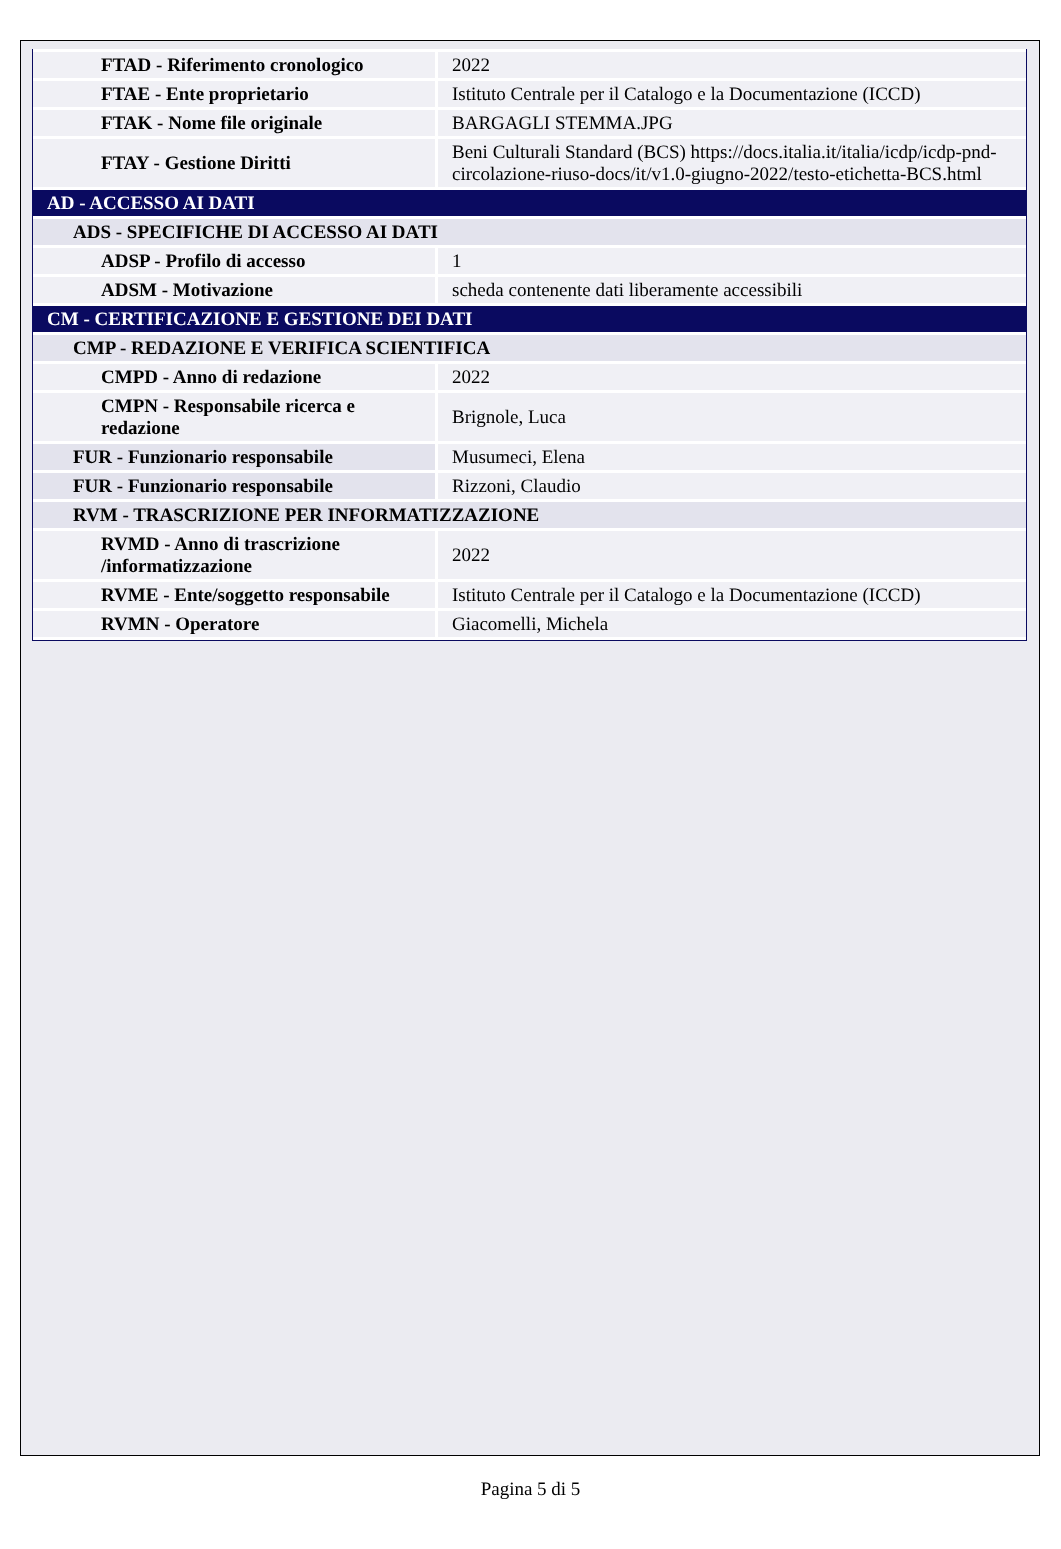| FTAD - Riferimento cronologico | 2022 |
| FTAE - Ente proprietario | Istituto Centrale per il Catalogo e la Documentazione (ICCD) |
| FTAK - Nome file originale | BARGAGLI STEMMA.JPG |
| FTAY - Gestione Diritti | Beni Culturali Standard (BCS) https://docs.italia.it/italia/icdp/icdp-pnd-circolazione-riuso-docs/it/v1.0-giugno-2022/testo-etichetta-BCS.html |
| AD - ACCESSO AI DATI | |
| ADS - SPECIFICHE DI ACCESSO AI DATI | |
| ADSP - Profilo di accesso | 1 |
| ADSM - Motivazione | scheda contenente dati liberamente accessibili |
| CM - CERTIFICAZIONE E GESTIONE DEI DATI | |
| CMP - REDAZIONE E VERIFICA SCIENTIFICA | |
| CMPD - Anno di redazione | 2022 |
| CMPN - Responsabile ricerca e redazione | Brignole, Luca |
| FUR - Funzionario responsabile | Musumeci, Elena |
| FUR - Funzionario responsabile | Rizzoni, Claudio |
| RVM - TRASCRIZIONE PER INFORMATIZZAZIONE | |
| RVMD - Anno di trascrizione /informatizzazione | 2022 |
| RVME - Ente/soggetto responsabile | Istituto Centrale per il Catalogo e la Documentazione (ICCD) |
| RVMN - Operatore | Giacomelli, Michela |
Pagina 5 di 5